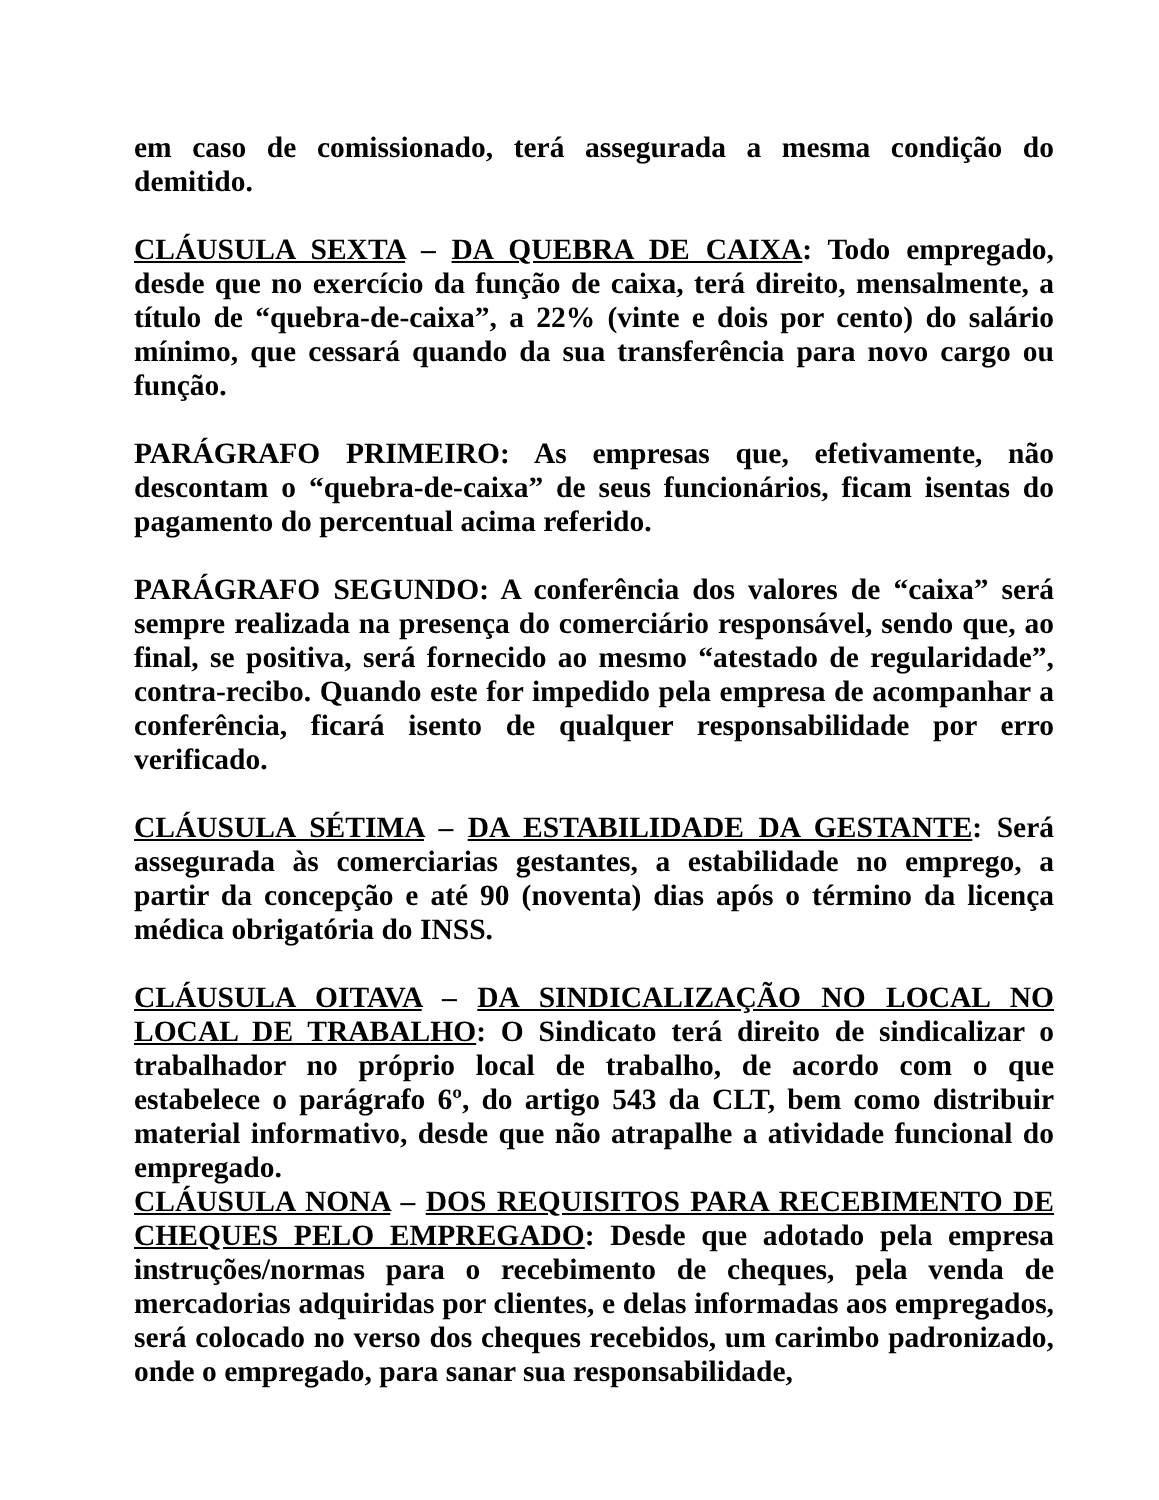em caso de comissionado, terá assegurada a mesma condição do demitido.
CLÁUSULA SEXTA – DA QUEBRA DE CAIXA: Todo empregado, desde que no exercício da função de caixa, terá direito, mensalmente, a título de “quebra-de-caixa”, a 22% (vinte e dois por cento) do salário mínimo, que cessará quando da sua transferência para novo cargo ou função.
PARÁGRAFO PRIMEIRO: As empresas que, efetivamente, não descontam o “quebra-de-caixa” de seus funcionários, ficam isentas do pagamento do percentual acima referido.
PARÁGRAFO SEGUNDO: A conferência dos valores de “caixa” será sempre realizada na presença do comerciário responsável, sendo que, ao final, se positiva, será fornecido ao mesmo “atestado de regularidade”, contra-recibo. Quando este for impedido pela empresa de acompanhar a conferência, ficará isento de qualquer responsabilidade por erro verificado.
CLÁUSULA SÉTIMA – DA ESTABILIDADE DA GESTANTE: Será assegurada às comerciarias gestantes, a estabilidade no emprego, a partir da concepção e até 90 (noventa) dias após o término da licença médica obrigatória do INSS.
CLÁUSULA OITAVA – DA SINDICALIZAÇÃO NO LOCAL NO LOCAL DE TRABALHO: O Sindicato terá direito de sindicalizar o trabalhador no próprio local de trabalho, de acordo com o que estabelece o parágrafo 6º, do artigo 543 da CLT, bem como distribuir material informativo, desde que não atrapalhe a atividade funcional do empregado.
CLÁUSULA NONA – DOS REQUISITOS PARA RECEBIMENTO DE CHEQUES PELO EMPREGADO: Desde que adotado pela empresa instruções/normas para o recebimento de cheques, pela venda de mercadorias adquiridas por clientes, e delas informadas aos empregados, será colocado no verso dos cheques recebidos, um carimbo padronizado, onde o empregado, para sanar sua responsabilidade,